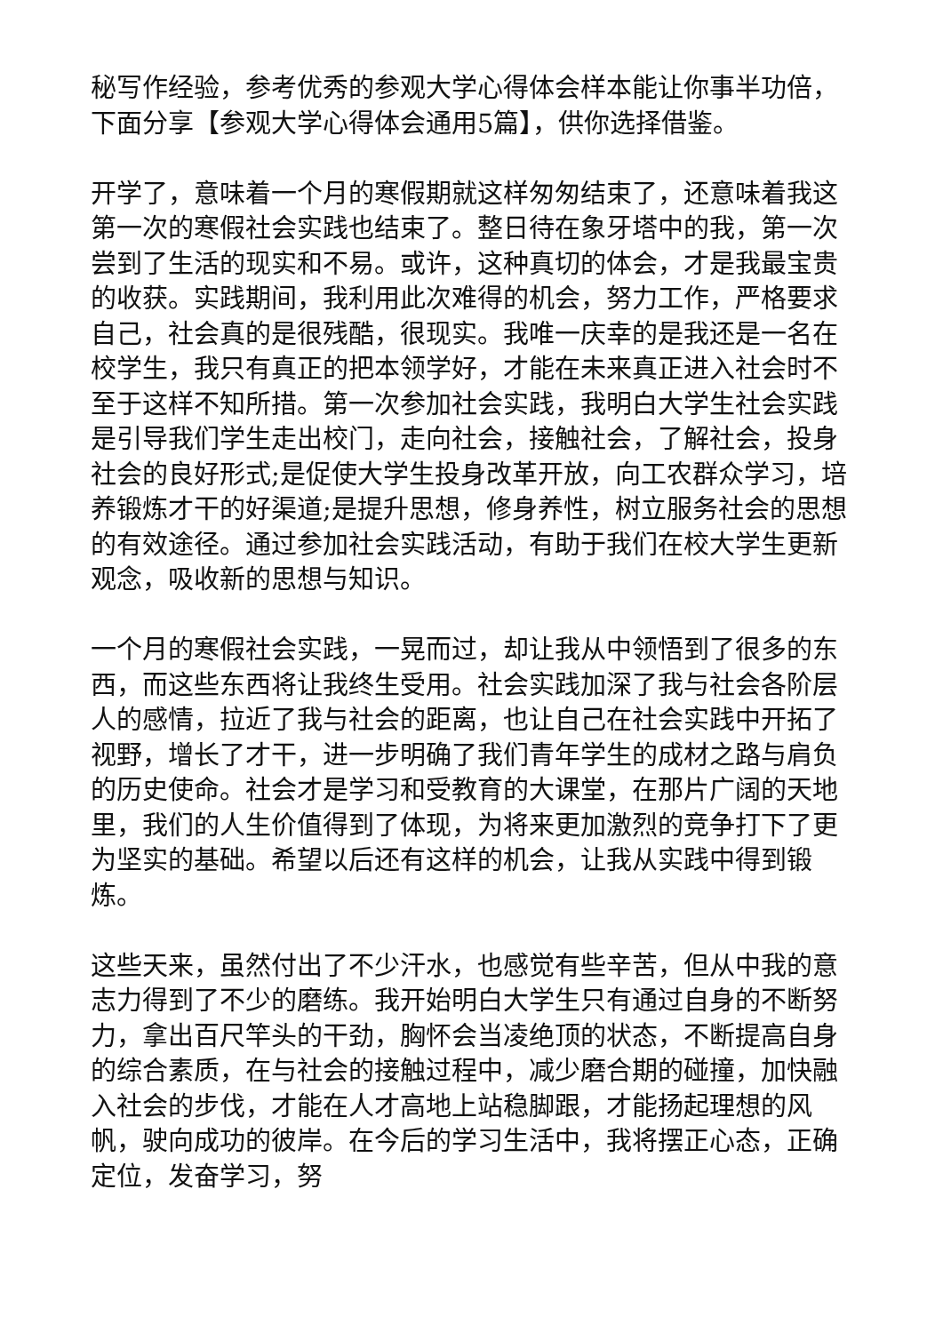秘写作经验，参考优秀的参观大学心得体会样本能让你事半功倍，下面分享【参观大学心得体会通用5篇】，供你选择借鉴。
开学了，意味着一个月的寒假期就这样匆匆结束了，还意味着我这第一次的寒假社会实践也结束了。整日待在象牙塔中的我，第一次尝到了生活的现实和不易。或许，这种真切的体会，才是我最宝贵的收获。实践期间，我利用此次难得的机会，努力工作，严格要求自己，社会真的是很残酷，很现实。我唯一庆幸的是我还是一名在校学生，我只有真正的把本领学好，才能在未来真正进入社会时不至于这样不知所措。第一次参加社会实践，我明白大学生社会实践是引导我们学生走出校门，走向社会，接触社会，了解社会，投身社会的良好形式;是促使大学生投身改革开放，向工农群众学习，培养锻炼才干的好渠道;是提升思想，修身养性，树立服务社会的思想的有效途径。通过参加社会实践活动，有助于我们在校大学生更新观念，吸收新的思想与知识。
一个月的寒假社会实践，一晃而过，却让我从中领悟到了很多的东西，而这些东西将让我终生受用。社会实践加深了我与社会各阶层人的感情，拉近了我与社会的距离，也让自己在社会实践中开拓了视野，增长了才干，进一步明确了我们青年学生的成材之路与肩负的历史使命。社会才是学习和受教育的大课堂，在那片广阔的天地里，我们的人生价值得到了体现，为将来更加激烈的竞争打下了更为坚实的基础。希望以后还有这样的机会，让我从实践中得到锻炼。
这些天来，虽然付出了不少汗水，也感觉有些辛苦，但从中我的意志力得到了不少的磨练。我开始明白大学生只有通过自身的不断努力，拿出百尺竿头的干劲，胸怀会当凌绝顶的状态，不断提高自身的综合素质，在与社会的接触过程中，减少磨合期的碰撞，加快融入社会的步伐，才能在人才高地上站稳脚跟，才能扬起理想的风帆，驶向成功的彼岸。在今后的学习生活中，我将摆正心态，正确定位，发奋学习，努